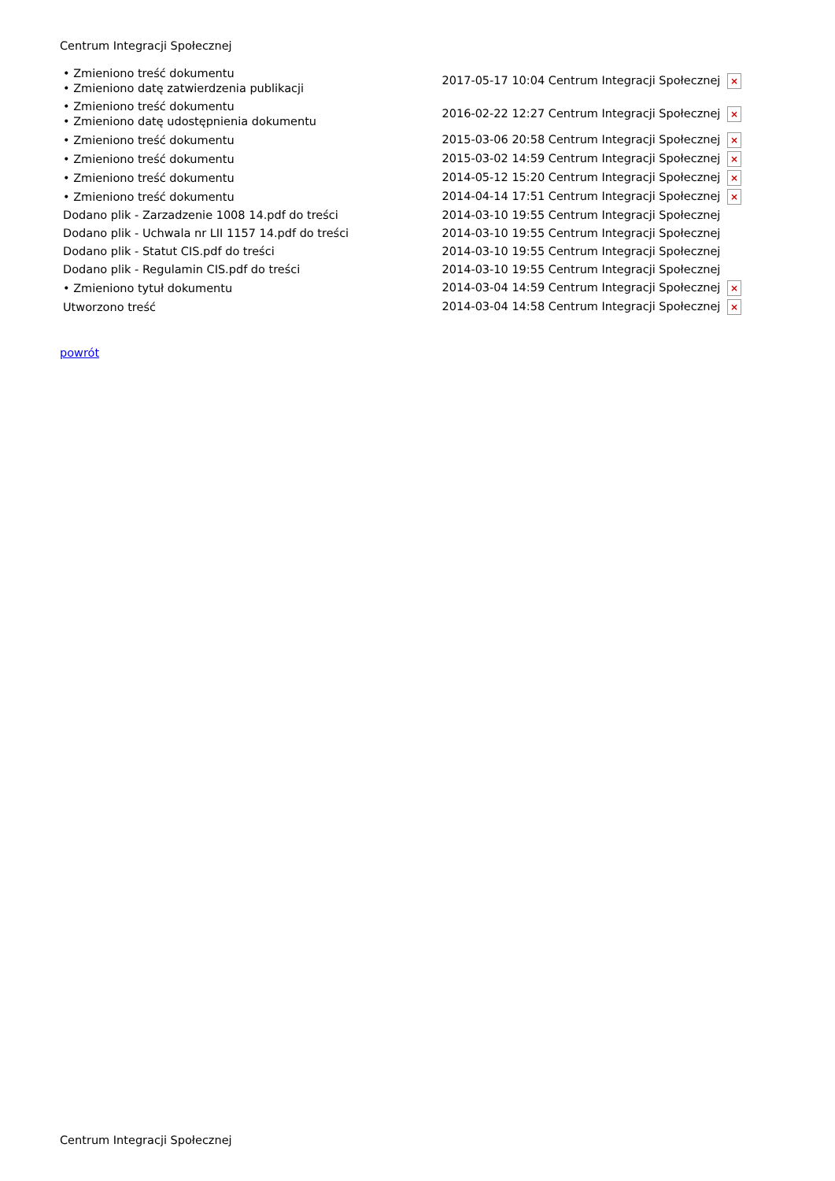Centrum Integracji Społecznej
| • Zmieniono treść dokumentu • Zmieniono datę zatwierdzenia publikacji | 2017-05-17 10:04 Centrum Integracji Społecznej × |
| • Zmieniono treść dokumentu • Zmieniono datę udostępnienia dokumentu | 2016-02-22 12:27 Centrum Integracji Społecznej × |
| • Zmieniono treść dokumentu | 2015-03-06 20:58 Centrum Integracji Społecznej × |
| • Zmieniono treść dokumentu | 2015-03-02 14:59 Centrum Integracji Społecznej × |
| • Zmieniono treść dokumentu | 2014-05-12 15:20 Centrum Integracji Społecznej × |
| • Zmieniono treść dokumentu | 2014-04-14 17:51 Centrum Integracji Społecznej × |
| Dodano plik - Zarzadzenie 1008 14.pdf do treści | 2014-03-10 19:55 Centrum Integracji Społecznej |
| Dodano plik - Uchwala nr LII 1157 14.pdf do treści | 2014-03-10 19:55 Centrum Integracji Społecznej |
| Dodano plik - Statut CIS.pdf do treści | 2014-03-10 19:55 Centrum Integracji Społecznej |
| Dodano plik - Regulamin CIS.pdf do treści | 2014-03-10 19:55 Centrum Integracji Społecznej |
| • Zmieniono tytuł dokumentu | 2014-03-04 14:59 Centrum Integracji Społecznej × |
| Utworzono treść | 2014-03-04 14:58 Centrum Integracji Społecznej × |
powrót
Centrum Integracji Społecznej